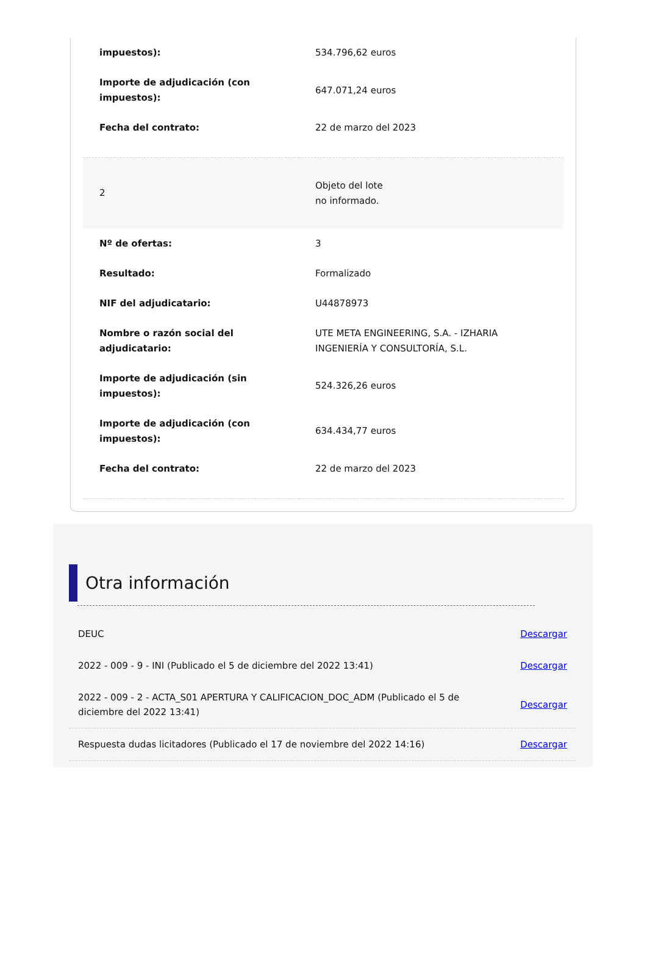| impuestos): | 534.796,62 euros |
| Importe de adjudicación (con impuestos): | 647.071,24 euros |
| Fecha del contrato: | 22 de marzo del 2023 |
| 2 | Objeto del lote no informado. |
| Nº de ofertas: | 3 |
| Resultado: | Formalizado |
| NIF del adjudicatario: | U44878973 |
| Nombre o razón social del adjudicatario: | UTE META ENGINEERING, S.A. - IZHARIA INGENIERÍA Y CONSULTORÍA, S.L. |
| Importe de adjudicación (sin impuestos): | 524.326,26 euros |
| Importe de adjudicación (con impuestos): | 634.434,77 euros |
| Fecha del contrato: | 22 de marzo del 2023 |
Otra información
| DEUC | Descargar |
| 2022 - 009 - 9 - INI (Publicado el 5 de diciembre del 2022 13:41) | Descargar |
| 2022 - 009 - 2 - ACTA_S01 APERTURA Y CALIFICACION_DOC_ADM (Publicado el 5 de diciembre del 2022 13:41) | Descargar |
| Respuesta dudas licitadores (Publicado el 17 de noviembre del 2022 14:16) | Descargar |